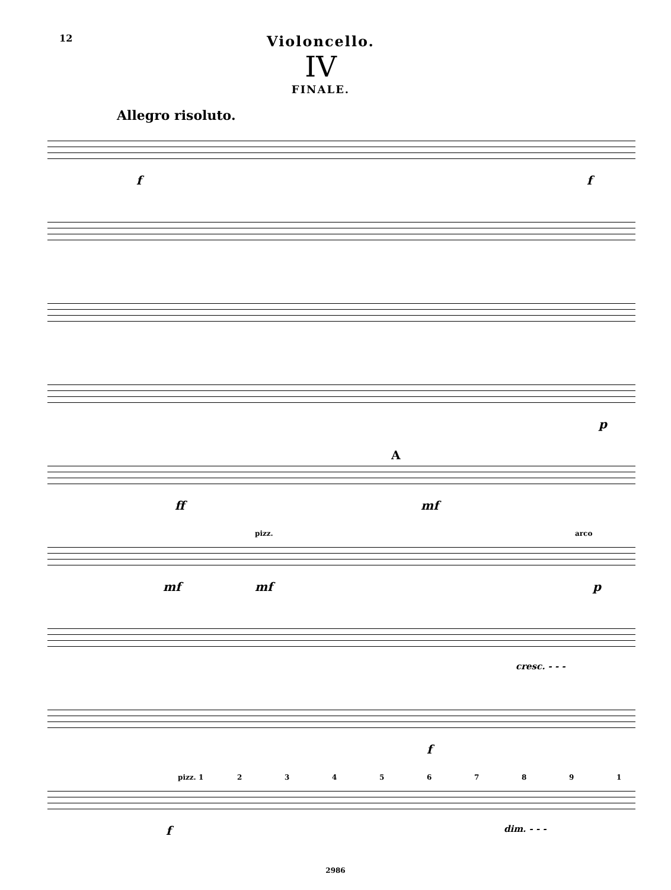12
Violoncello.
IV
FINALE.
Allegro risoluto.
f f
p
A
ff mf
pizz. arco
mf mf p
cresc. - - -
f
pizz. 1 2 3 4 5 6 7 8 9 1
f dim. - - -
2986